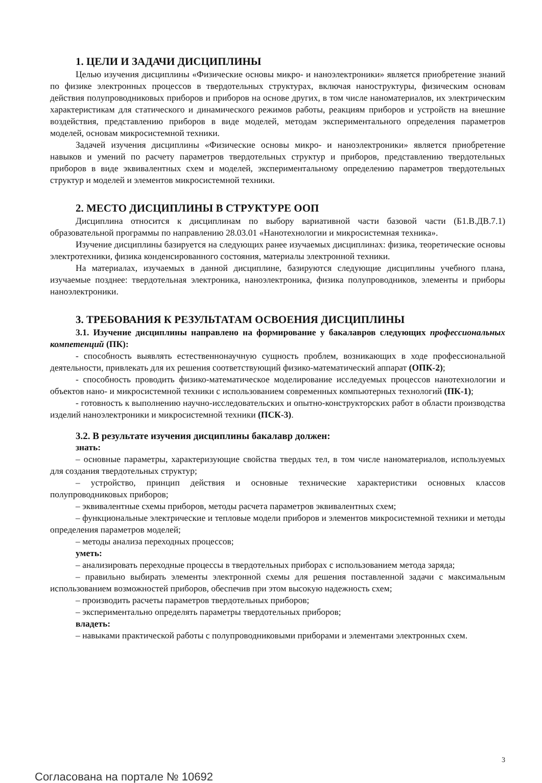1. ЦЕЛИ И ЗАДАЧИ ДИСЦИПЛИНЫ
Целью изучения дисциплины «Физические основы микро- и наноэлектроники» является приобретение знаний по физике электронных процессов в твердотельных структурах, включая наноструктуры, физическим основам действия полупроводниковых приборов и приборов на основе других, в том числе наноматериалов, их электрическим характеристикам для статического и динамического режимов работы, реакциям приборов и устройств на внешние воздействия, представлению приборов в виде моделей, методам экспериментального определения параметров моделей, основам микросистемной техники.
Задачей изучения дисциплины «Физические основы микро- и наноэлектроники» является приобретение навыков и умений по расчету параметров твердотельных структур и приборов, представлению твердотельных приборов в виде эквивалентных схем и моделей, экспериментальному определению параметров твердотельных структур и моделей и элементов микросистемной техники.
2. МЕСТО ДИСЦИПЛИНЫ В СТРУКТУРЕ ООП
Дисциплина относится к дисциплинам по выбору вариативной части базовой части (Б1.В.ДВ.7.1) образовательной программы по направлению 28.03.01 «Нанотехнологии и микросистемная техника».
Изучение дисциплины базируется на следующих ранее изучаемых дисциплинах: физика, теоретические основы электротехники, физика конденсированного состояния, материалы электронной техники.
На материалах, изучаемых в данной дисциплине, базируются следующие дисциплины учебного плана, изучаемые позднее: твердотельная электроника, наноэлектроника, физика полупроводников, элементы и приборы наноэлектроники.
3. ТРЕБОВАНИЯ К РЕЗУЛЬТАТАМ ОСВОЕНИЯ ДИСЦИПЛИНЫ
3.1. Изучение дисциплины направлено на формирование у бакалавров следующих профессиональных компетенций (ПК):
- способность выявлять естественнонаучную сущность проблем, возникающих в ходе профессиональной деятельности, привлекать для их решения соответствующий физико-математический аппарат (ОПК-2);
- способность проводить физико-математическое моделирование исследуемых процессов нанотехнологии и объектов нано- и микросистемной техники с использованием современных компьютерных технологий (ПК-1);
- готовность к выполнению научно-исследовательских и опытно-конструкторских работ в области производства изделий наноэлектроники и микросистемной техники (ПСК-3).
3.2. В результате изучения дисциплины бакалавр должен:
знать:
– основные параметры, характеризующие свойства твердых тел, в том числе наноматериалов, используемых для создания твердотельных структур;
– устройство, принцип действия и основные технические характеристики основных классов полупроводниковых приборов;
– эквивалентные схемы приборов, методы расчета параметров эквивалентных схем;
– функциональные электрические и тепловые модели приборов и элементов микросистемной техники и методы определения параметров моделей;
– методы анализа переходных процессов;
уметь:
– анализировать переходные процессы в твердотельных приборах с использованием метода заряда;
– правильно выбирать элементы электронной схемы для решения поставленной задачи с максимальным использованием возможностей приборов, обеспечив при этом высокую надежность схем;
– производить расчеты параметров твердотельных приборов;
– экспериментально определять параметры твердотельных приборов;
владеть:
– навыками практической работы с полупроводниковыми приборами и элементами электронных схем.
3
Согласована на портале № 10692